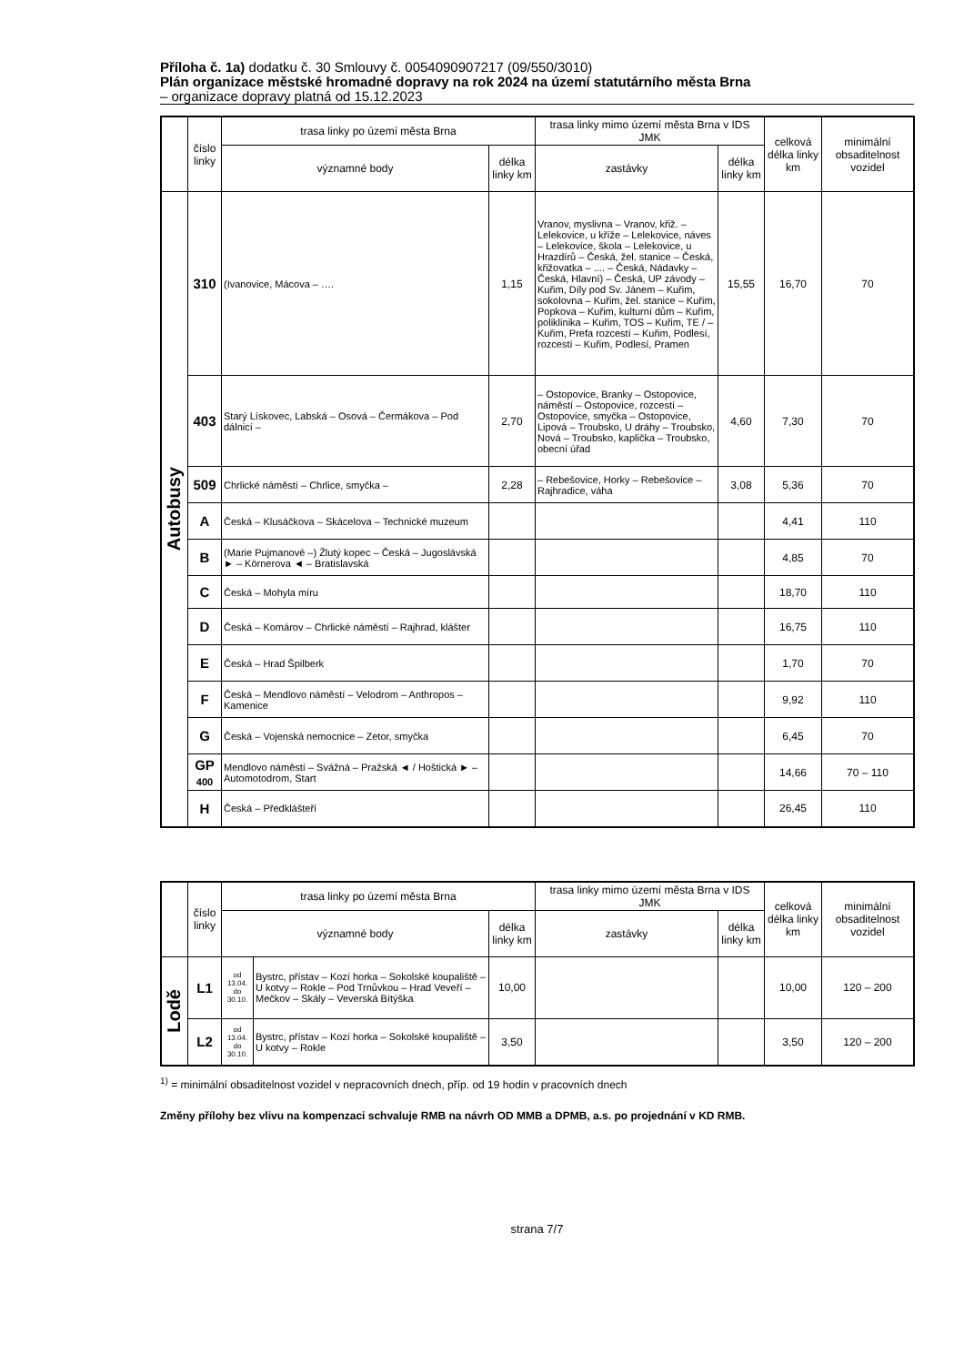Příloha č. 1a) dodatku č. 30 Smlouvy č. 0054090907217 (09/550/3010)
Plán organizace městské hromadné dopravy na rok 2024 na území statutárního města Brna
– organizace dopravy platná od 15.12.2023
| | číslo linky | trasa linky po území města Brna | | trasa linky mimo území města Brna v IDS JMK | | celková délka linky km | minimální obsaditelnost vozidel |
| --- | --- | --- | --- | --- | --- | --- | --- |
| | | významné body | délka linky km | zastávky | délka linky km | | |
| Autobusy | 310 | (Ivanovice, Mácova – …. | 1,15 | Vranov, myslivna – Vranov, křiž. – Lelekovice, u kříže – Lelekovice, náves – Lelekovice, škola – Lelekovice, u Hrazdírů – Česká, žel. stanice – Česká, křižovatka – .... – Česká, Nádavky – Česká, Hlavní) – Česká, UP závody – Kuřim, Díly pod Sv. Jánem – Kuřim, sokolovna – Kuřim, žel. stanice – Kuřim, Popkova – Kuřim, kulturní dům – Kuřim, poliklinika – Kuřim, TOS – Kuřim, TE / – Kuřim, Prefa rozcestí – Kuřim, Podlesí, rozcestí – Kuřim, Podlesí, Pramen | 15,55 | 16,70 | 70 |
| | 403 | Starý Lískovec, Labská – Osová – Čermákova – Pod dálnicí – | 2,70 | – Ostopovice, Branky – Ostopovice, náměstí – Ostopovice, rozcestí – Ostopovice, smyčka – Ostopovice, Lipová – Troubsko, U dráhy – Troubsko, Nová – Troubsko, kaplička – Troubsko, obecní úřad | 4,60 | 7,30 | 70 |
| | 509 | Chrlické náměstí – Chrlice, smyčka – | 2,28 | – Rebešovice, Horky – Rebešovice – Rajhradice, váha | 3,08 | 5,36 | 70 |
| | A | Česká – Klusáčkova – Skácelova – Technické muzeum | | | | 4,41 | 110 |
| | B | (Marie Pujmanové –) Žlutý kopec – Česká – Jugoslávská ► – Körnerova ◄ – Bratislavská | | | | 4,85 | 70 |
| | C | Česká – Mohyla míru | | | | 18,70 | 110 |
| | D | Česká – Komárov – Chrlické náměstí – Rajhrad, klášter | | | | 16,75 | 110 |
| | E | Česká – Hrad Špilberk | | | | 1,70 | 70 |
| | F | Česká – Mendlovo náměstí – Velodrom – Anthropos – Kamenice | | | | 9,92 | 110 |
| | G | Česká – Vojenská nemocnice – Zetor, smyčka | | | | 6,45 | 70 |
| | GP 400 | Mendlovo náměstí – Svážná – Pražská ◄ / Hoštická ► – Automotodrom, Start | | | | 14,66 | 70 – 110 |
| | H | Česká – Předklášteří | | | | 26,45 | 110 |
| | číslo linky | trasa linky po území města Brna | | | trasa linky mimo území města Brna v IDS JMK | | celková délka linky km | minimální obsaditelnost vozidel |
| --- | --- | --- | --- | --- | --- | --- | --- | --- |
| | | významné body | | délka linky km | zastávky | délka linky km | | |
| Lodě | L1 | od 13.04. do 30.10. | Bystrc, přístav – Kozí horka – Sokolské koupaliště – U kotvy – Rokle – Pod Trnůvkou – Hrad Veveří – Mečkov – Skály – Veverská Bítýška | 10,00 | | | 10,00 | 120 – 200 |
| | L2 | od 13.04. do 30.10. | Bystrc, přístav – Kozí horka – Sokolské koupaliště – U kotvy – Rokle | 3,50 | | | 3,50 | 120 – 200 |
<sup>1)</sup> = minimální obsaditelnost vozidel v nepracovních dnech, příp. od 19 hodin v pracovních dnech
Změny přílohy bez vlivu na kompenzaci schvaluje RMB na návrh OD MMB a DPMB, a.s. po projednání v KD RMB.
strana 7/7